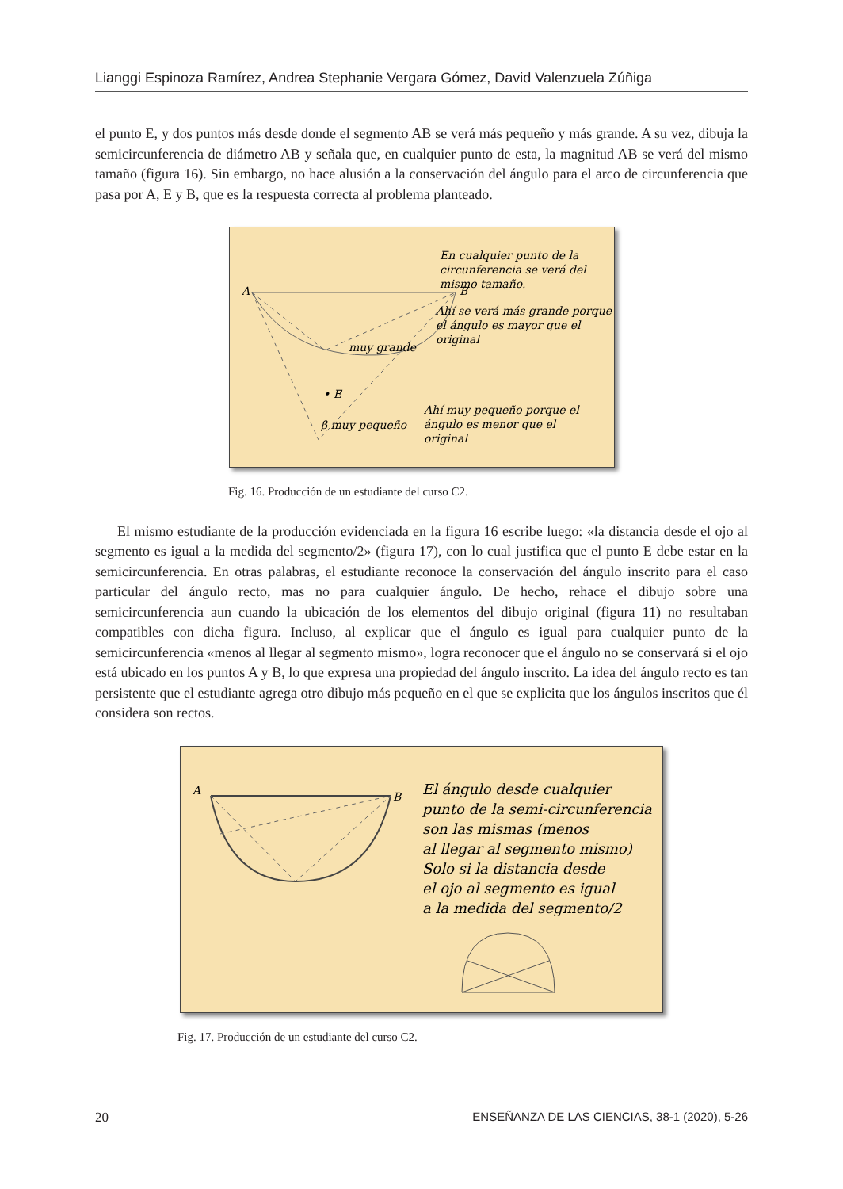Lianggi Espinoza Ramírez, Andrea Stephanie Vergara Gómez, David Valenzuela Zúñiga
el punto E, y dos puntos más desde donde el segmento AB se verá más pequeño y más grande. A su vez, dibuja la semicircunferencia de diámetro AB y señala que, en cualquier punto de esta, la magnitud AB se verá del mismo tamaño (figura 16). Sin embargo, no hace alusión a la conservación del ángulo para el arco de circunferencia que pasa por A, E y B, que es la respuesta correcta al problema planteado.
A
B
muy grande
• E
β muy pequeño
En cualquier punto de la
circunferencia se verá del
mismo tamaño.
Ahí se verá más grande porque
el ángulo es mayor que el
original
Ahí muy pequeño porque el
ángulo es menor que el
original
Fig. 16. Producción de un estudiante del curso C2.
El mismo estudiante de la producción evidenciada en la figura 16 escribe luego: «la distancia desde el ojo al segmento es igual a la medida del segmento/2» (figura 17), con lo cual justifica que el punto E debe estar en la semicircunferencia. En otras palabras, el estudiante reconoce la conservación del ángulo inscrito para el caso particular del ángulo recto, mas no para cualquier ángulo. De hecho, rehace el dibujo sobre una semicircunferencia aun cuando la ubicación de los elementos del dibujo original (figura 11) no resultaban compatibles con dicha figura. Incluso, al explicar que el ángulo es igual para cualquier punto de la semicircunferencia «menos al llegar al segmento mismo», logra reconocer que el ángulo no se conservará si el ojo está ubicado en los puntos A y B, lo que expresa una propiedad del ángulo inscrito. La idea del ángulo recto es tan persistente que el estudiante agrega otro dibujo más pequeño en el que se explicita que los ángulos inscritos que él considera son rectos.
A
B
El ángulo desde cualquier
punto de la semi-circunferencia
son las mismas (menos
al llegar al segmento mismo)
Solo si la distancia desde
el ojo al segmento es igual
a la medida del segmento/2
Fig. 17. Producción de un estudiante del curso C2.
20 ENSEÑANZA DE LAS CIENCIAS, 38-1 (2020), 5-26